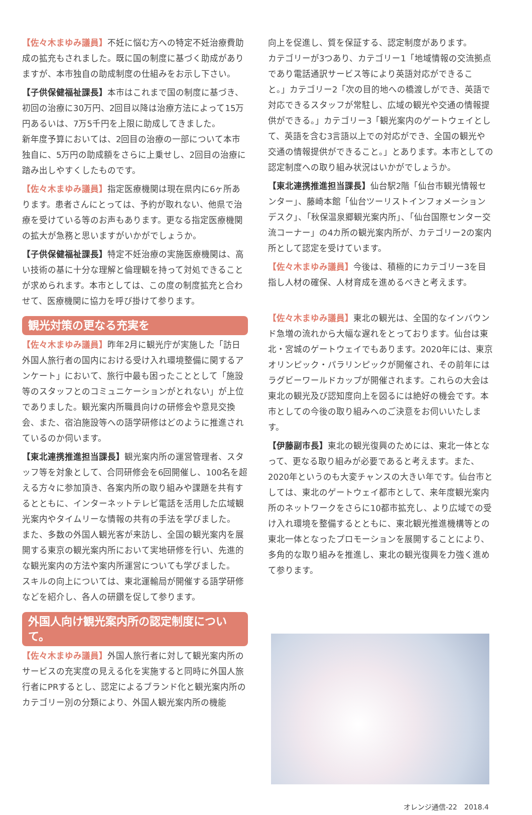【佐々木まゆみ議員】不妊に悩む方への特定不妊治療費助成の拡充もされました。既に国の制度に基づく助成がありますが、本市独自の助成制度の仕組みをお示し下さい。
【子供保健福祉課長】本市はこれまで国の制度に基づき、初回の治療に30万円、2回目以降は治療方法によって15万円あるいは、7万5千円を上限に助成してきました。
新年度予算においては、2回目の治療の一部について本市独自に、5万円の助成額をさらに上乗せし、2回目の治療に踏み出しやすくしたものです。
【佐々木まゆみ議員】指定医療機関は現在県内に6ヶ所あります。患者さんにとっては、予約が取れない、他県で治療を受けている等のお声もあります。更なる指定医療機関の拡大が急務と思いますがいかがでしょうか。
【子供保健福祉課長】特定不妊治療の実施医療機関は、高い技術の基に十分な理解と倫理観を持って対処できることが求められます。本市としては、この度の制度拡充と合わせて、医療機関に協力を呼び掛けて参ります。
観光対策の更なる充実を
【佐々木まゆみ議員】昨年2月に観光庁が実施した「訪日外国人旅行者の国内における受け入れ環境整備に関するアンケート」において、旅行中最も困ったこととして「施設等のスタッフとのコミュニケーションがとれない」が上位でありました。観光案内所職員向けの研修会や意見交換会、また、宿泊施設等への語学研修はどのように推進されているのか伺います。
【東北連携推進担当課長】観光案内所の運営管理者、スタッフ等を対象として、合同研修会を6回開催し、100名を超える方々に参加頂き、各案内所の取り組みや課題を共有するとともに、インターネットテレビ電話を活用した広域観光案内やタイムリーな情報の共有の手法を学びました。
また、多数の外国人観光客が来訪し、全国の観光案内を展開する東京の観光案内所において実地研修を行い、先進的な観光案内の方法や案内所運営についても学びました。
スキルの向上については、東北運輸局が開催する語学研修などを紹介し、各人の研鑽を促して参ります。
外国人向け観光案内所の認定制度について。
【佐々木まゆみ議員】外国人旅行者に対して観光案内所のサービスの充実度の見える化を実施すると同時に外国人旅行者にPRするとし、認定によるブランド化と観光案内所のカテゴリー別の分類により、外国人観光案内所の機能
向上を促進し、質を保証する、認定制度があります。
カテゴリーが3つあり、カテゴリー1「地域情報の交流拠点であり電話通訳サービス等により英語対応ができること。」カテゴリー2「次の目的地への橋渡しができ、英語で対応できるスタッフが常駐し、広域の観光や交通の情報提供ができる。」カテゴリー3「観光案内のゲートウェイとして、英語を含む3言語以上での対応ができ、全国の観光や交通の情報提供ができること。」とあります。本市としての認定制度への取り組み状況はいかがでしょうか。
【東北連携推進担当課長】仙台駅2階「仙台市観光情報センター」、藤崎本館「仙台ツーリストインフォメーションデスク」、「秋保温泉郷観光案内所」、「仙台国際センター交流コーナー」の4カ所の観光案内所が、カテゴリー2の案内所として認定を受けています。
【佐々木まゆみ議員】今後は、積極的にカテゴリー3を目指し人材の確保、人材育成を進めるべきと考えます。
【佐々木まゆみ議員】東北の観光は、全国的なインバウンド急増の流れから大幅な遅れをとっております。仙台は東北・宮城のゲートウェイでもあります。2020年には、東京オリンピック・パラリンピックが開催され、その前年にはラグビーワールドカップが開催されます。これらの大会は東北の観光及び認知度向上を図るには絶好の機会です。本市としての今後の取り組みへのご決意をお伺いいたします。
【伊藤副市長】東北の観光復興のためには、東北一体となって、更なる取り組みが必要であると考えます。また、2020年というのも大変チャンスの大きい年です。仙台市としては、東北のゲートウェイ都市として、来年度観光案内所のネットワークをさらに10都市拡充し、より広域での受け入れ環境を整備するとともに、東北観光推進機構等との東北一体となったプロモーションを展開することにより、多角的な取り組みを推進し、東北の観光復興を力強く進めて参ります。
オレンジ通信-22　2018.4